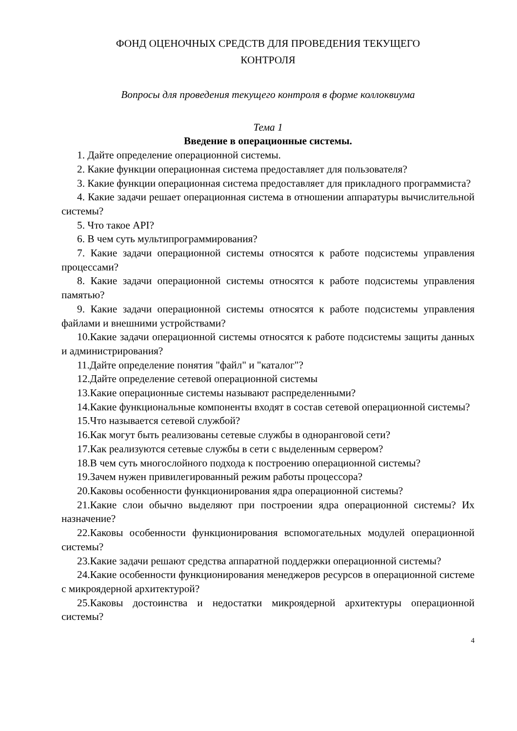ФОНД ОЦЕНОЧНЫХ СРЕДСТВ ДЛЯ ПРОВЕДЕНИЯ ТЕКУЩЕГО
КОНТРОЛЯ
Вопросы для проведения текущего контроля в форме коллоквиума
Тема 1
Введение в операционные системы.
1. Дайте определение операционной системы.
2. Какие функции операционная система предоставляет для пользователя?
3. Какие функции операционная система предоставляет для прикладного программиста?
4. Какие задачи решает операционная система в отношении аппаратуры вычислительной системы?
5. Что такое API?
6. В чем суть мультипрограммирования?
7. Какие задачи операционной системы относятся к работе подсистемы управления процессами?
8. Какие задачи операционной системы относятся к работе подсистемы управления памятью?
9. Какие задачи операционной системы относятся к работе подсистемы управления файлами и внешними устройствами?
10.Какие задачи операционной системы относятся к работе подсистемы защиты данных и администрирования?
11.Дайте определение понятия "файл" и "каталог"?
12.Дайте определение сетевой операционной системы
13.Какие операционные системы называют распределенными?
14.Какие функциональные компоненты входят в состав сетевой операционной системы?
15.Что называется сетевой службой?
16.Как могут быть реализованы сетевые службы в одноранговой сети?
17.Как реализуются сетевые службы в сети с выделенным сервером?
18.В чем суть многослойного подхода к построению операционной системы?
19.Зачем нужен привилегированный режим работы процессора?
20.Каковы особенности функционирования ядра операционной системы?
21.Какие слои обычно выделяют при построении ядра операционной системы? Их назначение?
22.Каковы особенности функционирования вспомогательных модулей операционной системы?
23.Какие задачи решают средства аппаратной поддержки операционной системы?
24.Какие особенности функционирования менеджеров ресурсов в операционной системе с микроядерной архитектурой?
25.Каковы достоинства и недостатки микроядерной архитектуры операционной системы?
4